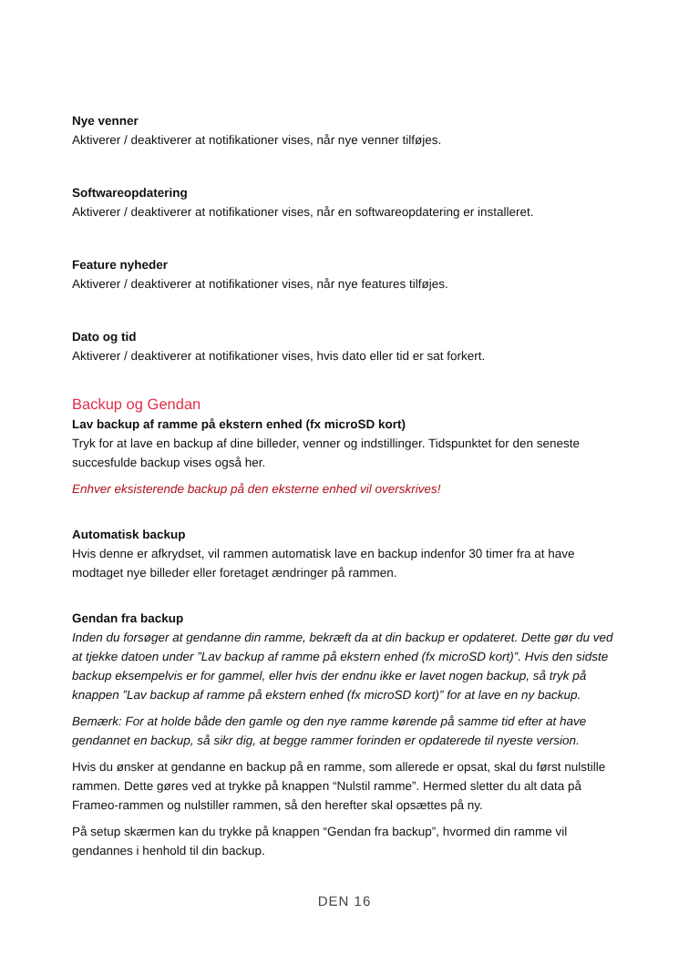Nye venner
Aktiverer / deaktiverer at notifikationer vises, når nye venner tilføjes.
Softwareopdatering
Aktiverer / deaktiverer at notifikationer vises, når en softwareopdatering er installeret.
Feature nyheder
Aktiverer / deaktiverer at notifikationer vises, når nye features tilføjes.
Dato og tid
Aktiverer / deaktiverer at notifikationer vises, hvis dato eller tid er sat forkert.
Backup og Gendan
Lav backup af ramme på ekstern enhed (fx microSD kort)
Tryk for at lave en backup af dine billeder, venner og indstillinger. Tidspunktet for den seneste succesfulde backup vises også her.
Enhver eksisterende backup på den eksterne enhed vil overskrives!
Automatisk backup
Hvis denne er afkrydset, vil rammen automatisk lave en backup indenfor 30 timer fra at have modtaget nye billeder eller foretaget ændringer på rammen.
Gendan fra backup
Inden du forsøger at gendanne din ramme, bekræft da at din backup er opdateret. Dette gør du ved at tjekke datoen under ”Lav backup af ramme på ekstern enhed (fx microSD kort)”. Hvis den sidste backup eksempelvis er for gammel, eller hvis der endnu ikke er lavet nogen backup, så tryk på knappen ”Lav backup af ramme på ekstern enhed (fx microSD kort)” for at lave en ny backup.
Bemærk: For at holde både den gamle og den nye ramme kørende på samme tid efter at have gendannet en backup, så sikr dig, at begge rammer forinden er opdaterede til nyeste version.
Hvis du ønsker at gendanne en backup på en ramme, som allerede er opsat, skal du først nulstille rammen. Dette gøres ved at trykke på knappen “Nulstil ramme”. Hermed sletter du alt data på Frameo-rammen og nulstiller rammen, så den herefter skal opsættes på ny.
På setup skærmen kan du trykke på knappen “Gendan fra backup”, hvormed din ramme vil gendannes i henhold til din backup.
DEN 16